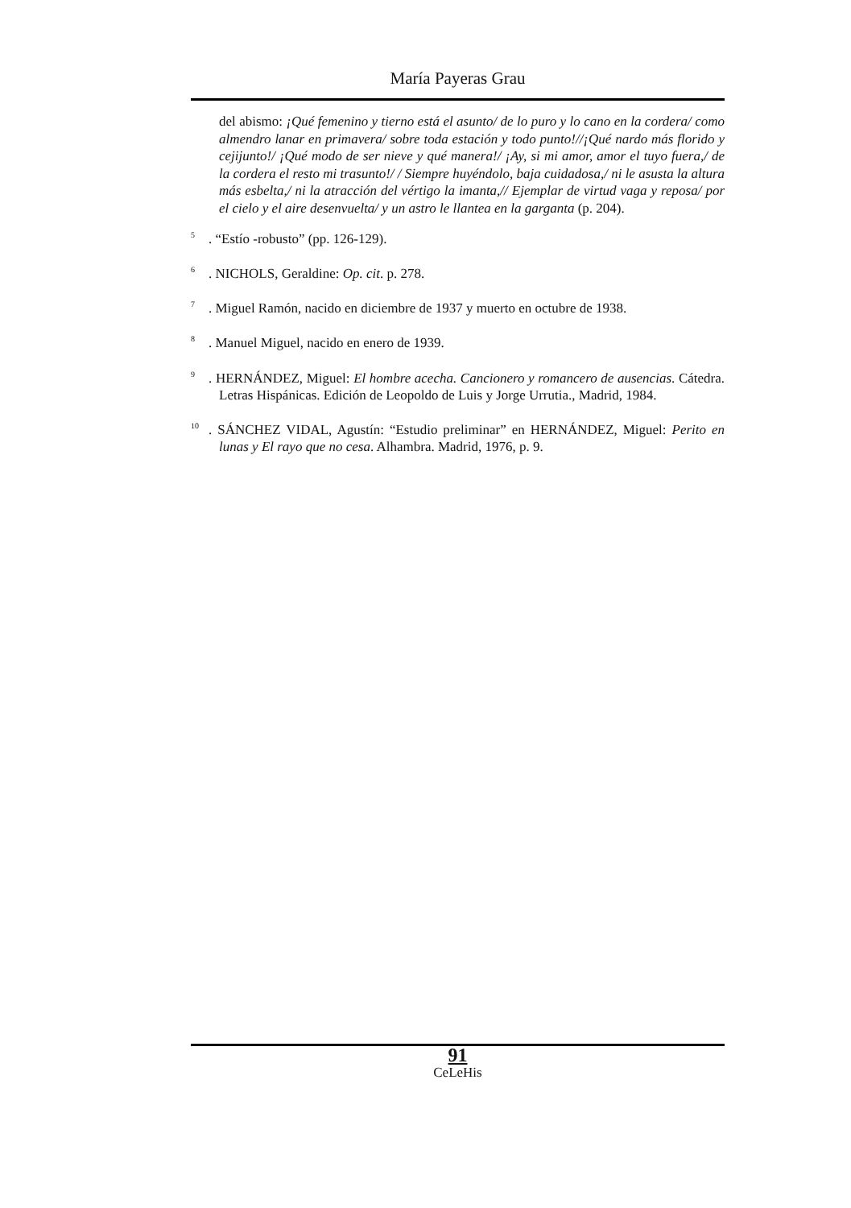María Payeras Grau
del abismo: ¡Qué femenino y tierno está el asunto/ de lo puro y lo cano en la cordera/ como almendro lanar en primavera/ sobre toda estación y todo punto!//¡Qué nardo más florido y cejijunto!/ ¡Qué modo de ser nieve y qué manera!/ ¡Ay, si mi amor, amor el tuyo fuera,/ de la cordera el resto mi trasunto!/ / Siempre huyéndolo, baja cuidadosa,/ ni le asusta la altura más esbelta,/ ni la atracción del vértigo la imanta,// Ejemplar de virtud vaga y reposa/ por el cielo y el aire desenvuelta/ y un astro le llantea en la garganta (p. 204).
<sup>5</sup>. “Estío -robusto” (pp. 126-129).
<sup>6</sup>. NICHOLS, Geraldine: Op. cit. p. 278.
<sup>7</sup>. Miguel Ramón, nacido en diciembre de 1937 y muerto en octubre de 1938.
<sup>8</sup>. Manuel Miguel, nacido en enero de 1939.
<sup>9</sup>. HERNÁNDEZ, Miguel: El hombre acecha. Cancionero y romancero de ausencias. Cátedra. Letras Hispánicas. Edición de Leopoldo de Luis y Jorge Urrutia., Madrid, 1984.
<sup>10</sup>. SÁNCHEZ VIDAL, Agustín: “Estudio preliminar” en HERNÁNDEZ, Miguel: Perito en lunas y El rayo que no cesa. Alhambra. Madrid, 1976, p. 9.
91
CeLeHis